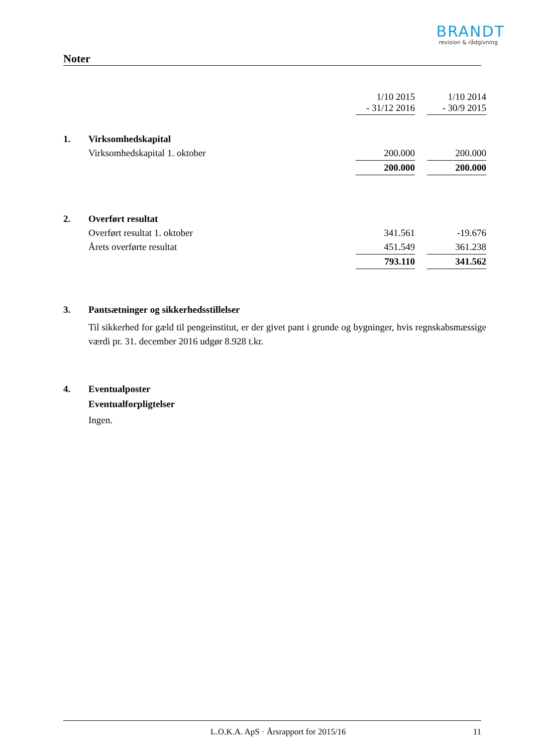BRANDT
revision & rådgivning
Noter
| | | 1/10 2015 - 31/12 2016 | | 1/10 2014 - 30/9 2015 |
| 1. | Virksomhedskapital | | | |
| | Virksomhedskapital 1. oktober | 200.000 | | 200.000 |
| | | 200.000 | | 200.000 |
| 2. | Overført resultat | | | |
| | Overført resultat 1. oktober | 341.561 | | -19.676 |
| | Årets overførte resultat | 451.549 | | 361.238 |
| | | 793.110 | | 341.562 |
3. Pantsætninger og sikkerhedsstillelser
Til sikkerhed for gæld til pengeinstitut, er der givet pant i grunde og bygninger, hvis regnskabsmæssige værdi pr. 31. december 2016 udgør 8.928 t.kr.
4. Eventualposter
Eventualforpligtelser
Ingen.
L.O.K.A. ApS · Årsrapport for 2015/16 11